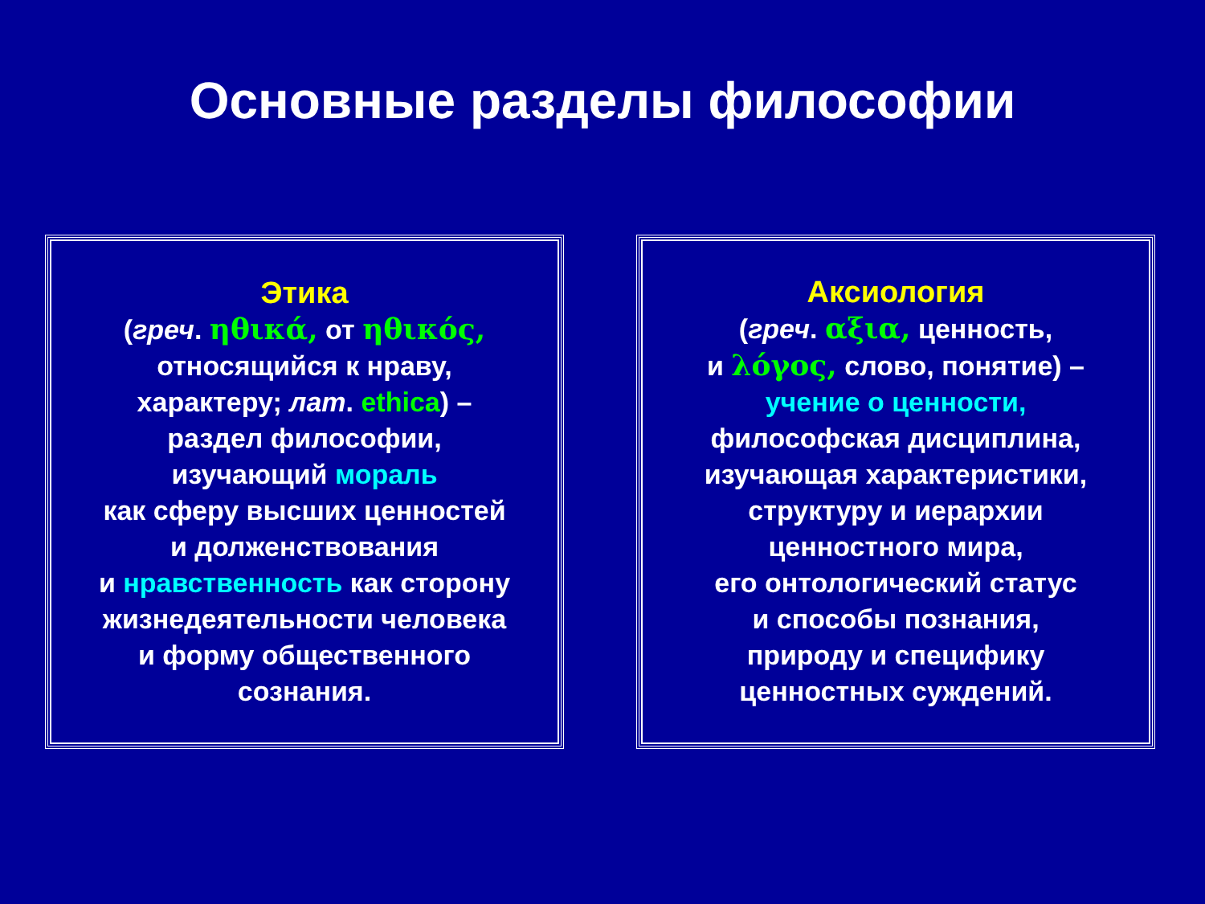Основные разделы философии
Этика
(греч. ηθικά, от ηθικός,
относящийся к нраву,
характеру; лат. ethica) –
раздел философии,
изучающий мораль
как сферу высших ценностей
и долженствования
и нравственность как сторону
жизнедеятельности человека
и форму общественного
сознания.
Аксиология
(греч. αξια, ценность,
и λόγος, слово, понятие) –
учение о ценности,
философская дисциплина,
изучающая характеристики,
структуру и иерархии
ценностного мира,
его онтологический статус
и способы познания,
природу и специфику
ценностных суждений.